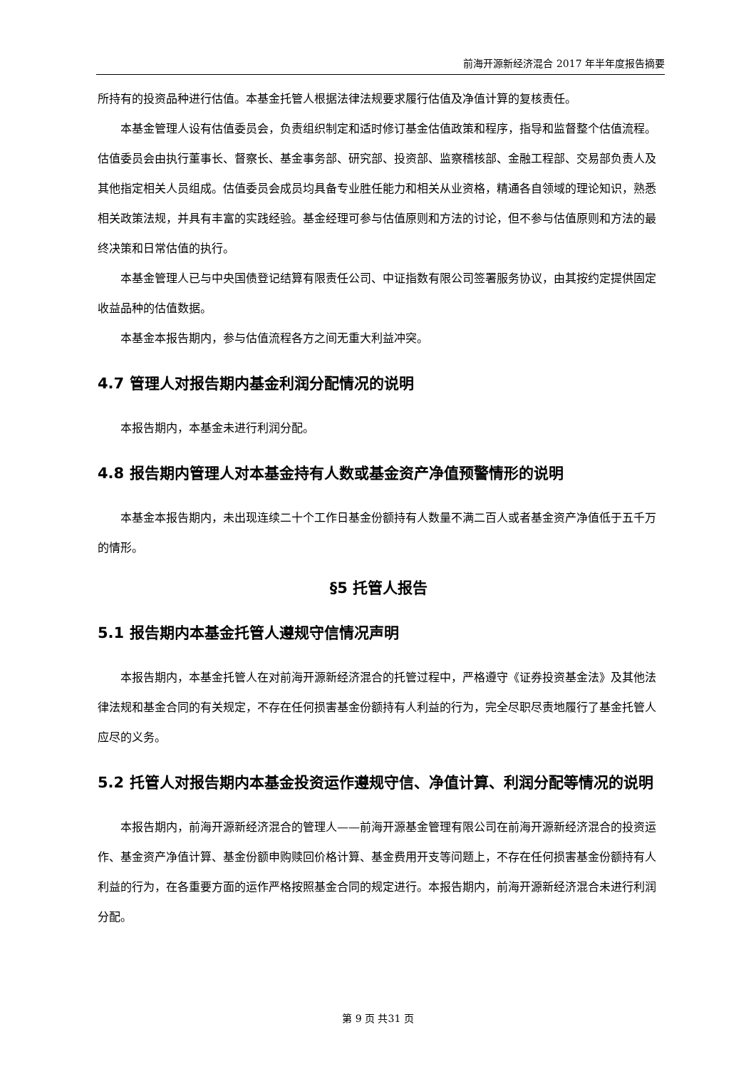前海开源新经济混合 2017 年半年度报告摘要
所持有的投资品种进行估值。本基金托管人根据法律法规要求履行估值及净值计算的复核责任。
本基金管理人设有估值委员会，负责组织制定和适时修订基金估值政策和程序，指导和监督整个估值流程。估值委员会由执行董事长、督察长、基金事务部、研究部、投资部、监察稽核部、金融工程部、交易部负责人及其他指定相关人员组成。估值委员会成员均具备专业胜任能力和相关从业资格，精通各自领域的理论知识，熟悉相关政策法规，并具有丰富的实践经验。基金经理可参与估值原则和方法的讨论，但不参与估值原则和方法的最终决策和日常估值的执行。
本基金管理人已与中央国债登记结算有限责任公司、中证指数有限公司签署服务协议，由其按约定提供固定收益品种的估值数据。
本基金本报告期内，参与估值流程各方之间无重大利益冲突。
4.7 管理人对报告期内基金利润分配情况的说明
本报告期内，本基金未进行利润分配。
4.8 报告期内管理人对本基金持有人数或基金资产净值预警情形的说明
本基金本报告期内，未出现连续二十个工作日基金份额持有人数量不满二百人或者基金资产净值低于五千万的情形。
§5 托管人报告
5.1 报告期内本基金托管人遵规守信情况声明
本报告期内，本基金托管人在对前海开源新经济混合的托管过程中，严格遵守《证券投资基金法》及其他法律法规和基金合同的有关规定，不存在任何损害基金份额持有人利益的行为，完全尽职尽责地履行了基金托管人应尽的义务。
5.2 托管人对报告期内本基金投资运作遵规守信、净值计算、利润分配等情况的说明
本报告期内，前海开源新经济混合的管理人——前海开源基金管理有限公司在前海开源新经济混合的投资运作、基金资产净值计算、基金份额申购赎回价格计算、基金费用开支等问题上，不存在任何损害基金份额持有人利益的行为，在各重要方面的运作严格按照基金合同的规定进行。本报告期内，前海开源新经济混合未进行利润分配。
第 9 页 共31 页